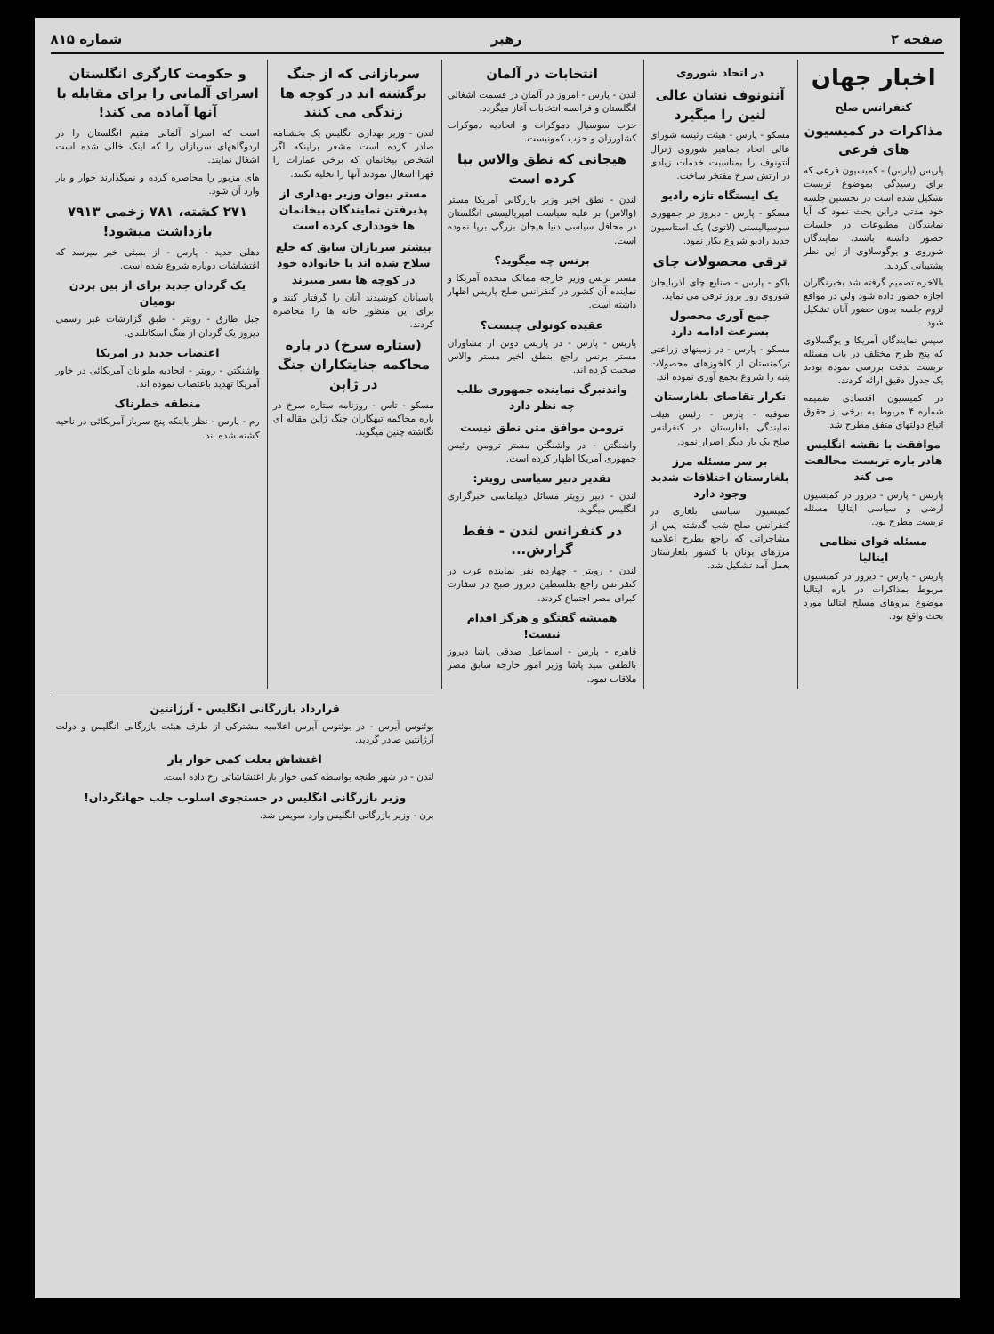صفحه ۲ رهبر شماره ۸۱۵
اخبار جهان
کنفرانس صلح
مذاکرات در کمیسیون های فرعی
پاریس (پارس) - کمیسیون فرعی که برای رسیدگی بموضوع تربست تشکیل شده است در نخستین جلسه خود مدتی دراین بحث نمود که آیا نمایندگان مطبوعات در جلسات حضور داشته باشند. نمایندگان شوروی و یوگوسلاوی از این نظر پشتیبانی کردند.
بالاخره تصمیم گرفته شد بخبرنگاران اجازه حضور داده شود ولی در مواقع لزوم جلسه بدون حضور آنان تشکیل شود.
سپس نمایندگان آمریکا و یوگسلاوی که پنج طرح مختلف در باب مسئله تربست بدقت بررسی نموده بودند یک جدول دقیق ارائه کردند.
در کمیسیون اقتصادی ضمیمه شماره ۴ مربوط به برخی از حقوق اتباع دولتهای متفق مطرح شد.
موافقت با نقشه انگلیس هادر باره تربست مخالفت می کند
پاریس - پارس - دیروز در کمیسیون ارضی و سیاسی ایتالیا مسئله تربست مطرح بود.
مسئله قوای نظامی ایتالیا
پاریس - پارس - دیروز در کمیسیون مربوط بمذاکرات در باره ایتالیا موضوع نیروهای مسلح ایتالیا مورد بحث واقع بود.
در اتحاد شوروی
آنتونوف نشان عالی لنین را میگیرد
مسکو - پارس - هیئت رئیسه شورای عالی اتحاد جماهیر شوروی ژنرال آنتونوف را بمناسبت خدمات زیادی در ارتش سرخ مفتخر ساخت.
یک ایستگاه تازه رادیو
مسکو - پارس - دیروز در جمهوری سوسیالیستی (لاتوی) یک استاسیون جدید رادیو شروع بکار نمود.
ترقی محصولات چای
باکو - پارس - صنایع چای آذربایجان شوروی روز بروز ترقی می نماید.
جمع آوری محصول بسرعت ادامه دارد
مسکو - پارس - در زمینهای زراعتی ترکمنستان از کلخوزهای محصولات پنبه را شروع بجمع آوری نموده اند.
تکرار تقاضای بلغارستان
صوفیه - پارس - رئیس هیئت نمایندگی بلغارستان در کنفرانس صلح یک بار دیگر اصرار نمود.
بر سر مسئله مرز بلغارستان اختلافات شدید وجود دارد
کمیسیون سیاسی بلغاری در کنفرانس صلح شب گذشته پس از مشاجراتی که راجع بطرح اعلامیه مرزهای یونان با کشور بلغارستان بعمل آمد تشکیل شد.
انتخابات در آلمان
لندن - پارس - امروز در آلمان در قسمت اشغالی انگلستان و فرانسه انتخابات آغاز میگردد.
حزب سوسیال دموکرات و اتحادیه دموکرات کشاورزان و حزب کمونیست.
هیجانی که نطق والاس بپا کرده است
لندن - نطق اخیر وزیر بازرگانی آمریکا مستر (والاس) بر علیه سیاست امپریالیستی انگلستان در محافل سیاسی دنیا هیجان بزرگی برپا نموده است.
برنس چه میگوید؟
مستر برنس وزیر خارجه ممالک متحده آمریکا و نماینده آن کشور در کنفرانس صلح پاریس اظهار داشته است.
عقیده کونولی چیست؟
پاریس - پارس - در پاریس دونن از مشاوران مستر برنس راجع بنطق اخیر مستر والاس صحبت کرده اند.
واندنبرگ نماینده جمهوری طلب چه نظر دارد
ترومن موافق متن نطق نیست
واشنگتن - در واشنگتن مستر ترومن رئیس جمهوری آمریکا اظهار کرده است.
تقدیر دبیر سیاسی رویتر:
لندن - دبیر رویتر مسائل دیپلماسی خبرگزاری انگلیس میگوید.
در کنفرانس لندن - فقط گزارش...
لندن - رویتر - چهارده نفر نماینده عرب در کنفرانس راجع بفلسطین دیروز صبح در سفارت کبرای مصر اجتماع کردند.
همیشه گفتگو و هرگز اقدام نیست!
قاهره - پارس - اسماعیل صدقی پاشا دیروز بالطفی سید پاشا وزیر امور خارجه سابق مصر ملاقات نمود.
سربازانی که از جنگ برگشته اند در کوچه ها زندگی می کنند
لندن - وزیر بهداری انگلیس یک بخشنامه صادر کرده است مشعر براینکه اگر اشخاص بیخانمان که برخی عمارات را قهرا اشغال نمودند آنها را تخلیه نکنند.
مستر بیوان وزیر بهداری از پذیرفتن نمایندگان بیخانمان ها خودداری کرده است
بیشتر سربازان سابق که خلع سلاح شده اند با خانواده خود در کوچه ها بسر میبرند
پاسبانان کوشیدند آنان را گرفتار کنند و برای این منظور خانه ها را محاصره کردند.
(ستاره سرخ) در باره محاکمه جنایتکاران جنگ در ژاپن
مسکو - تاس - روزنامه ستاره سرخ در باره محاکمه تبهکاران جنگ ژاپن مقاله ای نگاشته چنین میگوید.
و حکومت کارگری انگلستان اسرای آلمانی را برای مقابله با آنها آماده می کند!
است که اسرای آلمانی مقیم انگلستان را در اردوگاههای سربازان را که اینک خالی شده است اشغال نمایند.
های مزبور را محاصره کرده و نمیگذارند خوار و بار وارد آن شود.
۲۷۱ کشته، ۷۸۱ زخمی ۷۹۱۳ بازداشت میشود!
دهلی جدید - پارس - از بمبئی خبر میرسد که اغتشاشات دوباره شروع شده است.
یک گردان جدید برای از بین بردن بومیان
جبل طارق - رویتر - طبق گزارشات غیر رسمی دیروز یک گردان از هنگ اسکاتلندی.
اعتصاب جدید در امریکا
واشنگتن - رویتر - اتحادیه ملوانان آمریکائی در خاور آمریکا تهدید باعتصاب نموده اند.
منطقه خطرناک
رم - پارس - نظر باینکه پنج سرباز آمریکائی در ناحیه کشته شده اند.
قرارداد بازرگانی انگلیس - آرژانتین
بوئنوس آیرس - در بوئنوس آیرس اعلامیه مشترکی از طرف هیئت بازرگانی انگلیس و دولت آرژانتین صادر گردید.
اغتشاش بعلت کمی خوار بار
لندن - در شهر طنجه بواسطه کمی خوار بار اغتشاشاتی رخ داده است.
وزیر بازرگانی انگلیس در جستجوی اسلوب جلب جهانگردان!
برن - وزیر بازرگانی انگلیس وارد سویس شد.